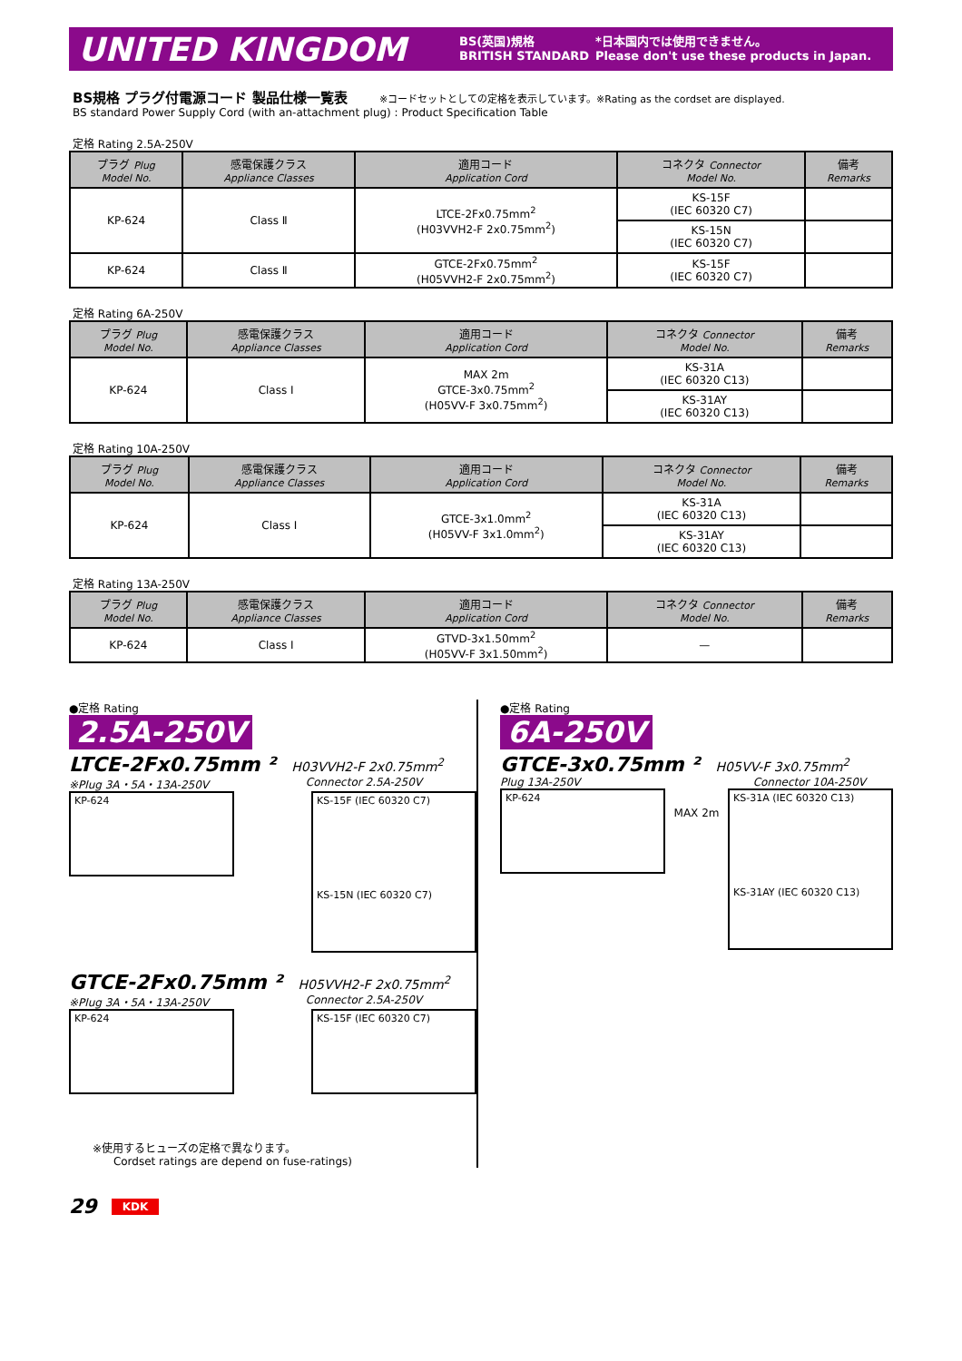UNITED KINGDOM
BS(英国)規格
BRITISH STANDARD
*日本国内では使用できません。
Please don't use these products in Japan.
BS規格 プラグ付電源コード 製品仕様一覧表 ※コードセットとしての定格を表示しています。※Rating as the cordset are displayed.
BS standard Power Supply Cord (with an-attachment plug) : Product Specification Table
定格 Rating 2.5A-250V
| プラグ Plug Model No. | 感電保護クラス Appliance Classes | 適用コード Application Cord | コネクタ Connector Model No. | 備考 Remarks |
| --- | --- | --- | --- | --- |
| KP-624 | Class Ⅱ | LTCE-2Fx0.75mm<sup>2</sup> (H03VVH2-F 2x0.75mm<sup>2</sup>) | KS-15F (IEC 60320 C7) | |
| | | | KS-15N (IEC 60320 C7) | |
| KP-624 | Class Ⅱ | GTCE-2Fx0.75mm<sup>2</sup> (H05VVH2-F 2x0.75mm<sup>2</sup>) | KS-15F (IEC 60320 C7) | |
定格 Rating 6A-250V
| プラグ Plug Model No. | 感電保護クラス Appliance Classes | 適用コード Application Cord | コネクタ Connector Model No. | 備考 Remarks |
| --- | --- | --- | --- | --- |
| KP-624 | Class I | MAX 2m GTCE-3x0.75mm<sup>2</sup> (H05VV-F 3x0.75mm<sup>2</sup>) | KS-31A (IEC 60320 C13) | |
| | | | KS-31AY (IEC 60320 C13) | |
定格 Rating 10A-250V
| プラグ Plug Model No. | 感電保護クラス Appliance Classes | 適用コード Application Cord | コネクタ Connector Model No. | 備考 Remarks |
| --- | --- | --- | --- | --- |
| KP-624 | Class I | GTCE-3x1.0mm<sup>2</sup> (H05VV-F 3x1.0mm<sup>2</sup>) | KS-31A (IEC 60320 C13) | |
| | | | KS-31AY (IEC 60320 C13) | |
定格 Rating 13A-250V
| プラグ Plug Model No. | 感電保護クラス Appliance Classes | 適用コード Application Cord | コネクタ Connector Model No. | 備考 Remarks |
| --- | --- | --- | --- | --- |
| KP-624 | Class I | GTVD-3x1.50mm<sup>2</sup> (H05VV-F 3x1.50mm<sup>2</sup>) | — | |
●定格 Rating
2.5A-250V
LTCE-2Fx0.75mm ² H03VVH2-F 2x0.75mm<sup>2</sup>
※Plug 3A・5A・13A-250V Connector 2.5A-250V
KP-624
KS-15F (IEC 60320 C7)
KS-15N (IEC 60320 C7)
GTCE-2Fx0.75mm ² H05VVH2-F 2x0.75mm<sup>2</sup>
※Plug 3A・5A・13A-250V Connector 2.5A-250V
KP-624 KS-15F (IEC 60320 C7)
※使用するヒューズの定格で異なります。
Cordset ratings are depend on fuse-ratings)
●定格 Rating
6A-250V
GTCE-3x0.75mm ² H05VV-F 3x0.75mm<sup>2</sup>
Plug 13A-250V Connector 10A-250V
KP-624
MAX 2m
KS-31A (IEC 60320 C13)
KS-31AY (IEC 60320 C13)
29 KDK